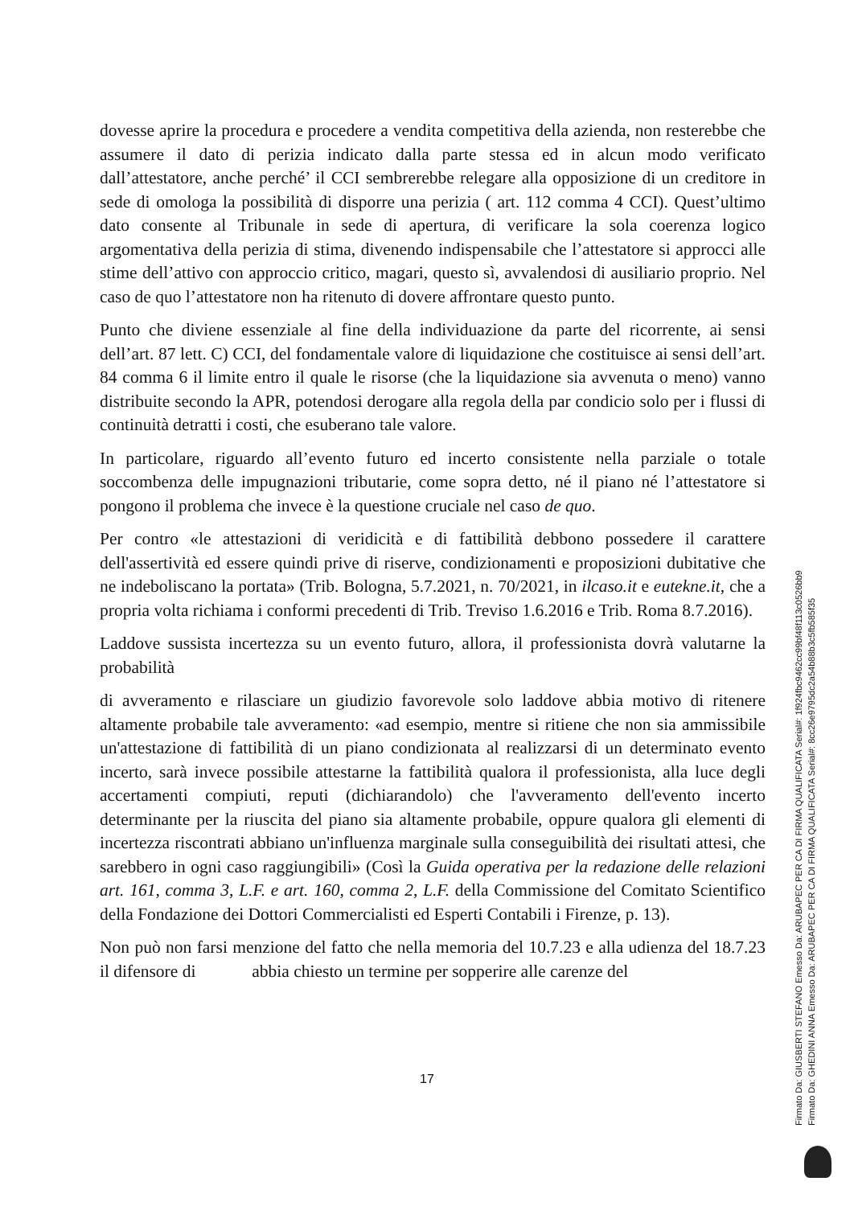dovesse aprire la procedura e procedere a vendita competitiva della azienda, non resterebbe che assumere il dato di perizia indicato dalla parte stessa ed in alcun modo verificato dall’attestatore, anche perché’ il CCI sembrerebbe relegare alla opposizione di un creditore in sede di omologa la possibilità di disporre una perizia ( art. 112 comma 4 CCI). Quest’ultimo dato consente al Tribunale in sede di apertura, di verificare la sola coerenza logico argomentativa della perizia di stima, divenendo indispensabile che l’attestatore si approcci alle stime dell’attivo con approccio critico, magari, questo sì, avvalendosi di ausiliario proprio. Nel caso de quo l’attestatore non ha ritenuto di dovere affrontare questo punto.
Punto che diviene essenziale al fine della individuazione da parte del ricorrente, ai sensi dell’art. 87 lett. C) CCI, del fondamentale valore di liquidazione che costituisce ai sensi dell’art. 84 comma 6 il limite entro il quale le risorse (che la liquidazione sia avvenuta o meno) vanno distribuite secondo la APR, potendosi derogare alla regola della par condicio solo per i flussi di continuità detratti i costi, che esuberano tale valore.
In particolare, riguardo all’evento futuro ed incerto consistente nella parziale o totale soccombenza delle impugnazioni tributarie, come sopra detto, né il piano né l’attestatore si pongono il problema che invece è la questione cruciale nel caso de quo.
Per contro «le attestazioni di veridicità e di fattibilità debbono possedere il carattere dell'assertività ed essere quindi prive di riserve, condizionamenti e proposizioni dubitative che ne indeboliscano la portata» (Trib. Bologna, 5.7.2021, n. 70/2021, in ilcaso.it e eutekne.it, che a propria volta richiama i conformi precedenti di Trib. Treviso 1.6.2016 e Trib. Roma 8.7.2016).
Laddove sussista incertezza su un evento futuro, allora, il professionista dovrà valutarne la probabilità
di avveramento e rilasciare un giudizio favorevole solo laddove abbia motivo di ritenere altamente probabile tale avveramento: «ad esempio, mentre si ritiene che non sia ammissibile un'attestazione di fattibilità di un piano condizionata al realizzarsi di un determinato evento incerto, sarà invece possibile attestarne la fattibilità qualora il professionista, alla luce degli accertamenti compiuti, reputi (dichiarandolo) che l'avveramento dell'evento incerto determinante per la riuscita del piano sia altamente probabile, oppure qualora gli elementi di incertezza riscontrati abbiano un'influenza marginale sulla conseguibilità dei risultati attesi, che sarebbero in ogni caso raggiungibili» (Così la Guida operativa per la redazione delle relazioni art. 161, comma 3, L.F. e art. 160, comma 2, L.F. della Commissione del Comitato Scientifico della Fondazione dei Dottori Commercialisti ed Esperti Contabili i Firenze, p. 13).
Non può non farsi menzione del fatto che nella memoria del 10.7.23 e alla udienza del 18.7.23 il difensore di abbia chiesto un termine per sopperire alle carenze del
17
Firmato Da: GIUSBERTI STEFANO Emesso Da: ARUBAPEC PER CA DI FIRMA QUALIFICATA Serial#: 1f924fbc9462cc99bf48f113c0526bb9
Firmato Da: GHEDINI ANNA Emesso Da: ARUBAPEC PER CA DI FIRMA QUALIFICATA Serial#: 8cc26e9795dc2a54b88b3c5fb585f35